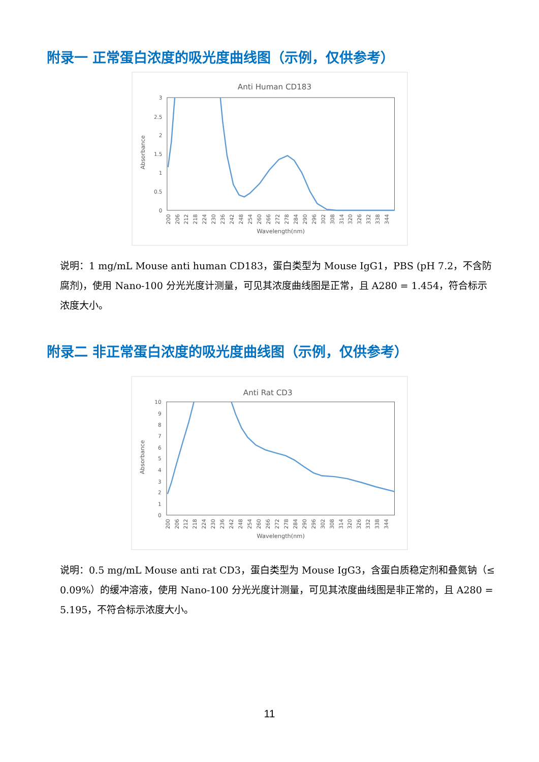附录一 正常蛋白浓度的吸光度曲线图（示例，仅供参考）
Anti Human CD183
3
2.5
2
1.5
1
0.5
0
Absorbance
200
206
212
218
224
230
236
242
248
254
260
266
272
278
284
290
296
302
308
314
320
326
332
338
344
Wavelength(nm)
说明：1 mg/mL Mouse anti human CD183，蛋白类型为 Mouse IgG1，PBS (pH 7.2，不含防腐剂)，使用 Nano-100 分光光度计测量，可见其浓度曲线图是正常，且 A280 = 1.454，符合标示浓度大小。
附录二 非正常蛋白浓度的吸光度曲线图（示例，仅供参考）
Anti Rat CD3
10
9
8
7
6
5
4
3
2
1
0
Absorbance
200
206
212
218
224
230
236
242
248
254
260
266
272
278
284
290
296
302
308
314
320
326
332
338
344
Wavelength(nm)
说明：0.5 mg/mL Mouse anti rat CD3，蛋白类型为 Mouse IgG3，含蛋白质稳定剂和叠氮钠（≤ 0.09%）的缓冲溶液，使用 Nano-100 分光光度计测量，可见其浓度曲线图是非正常的，且 A280 = 5.195，不符合标示浓度大小。
11